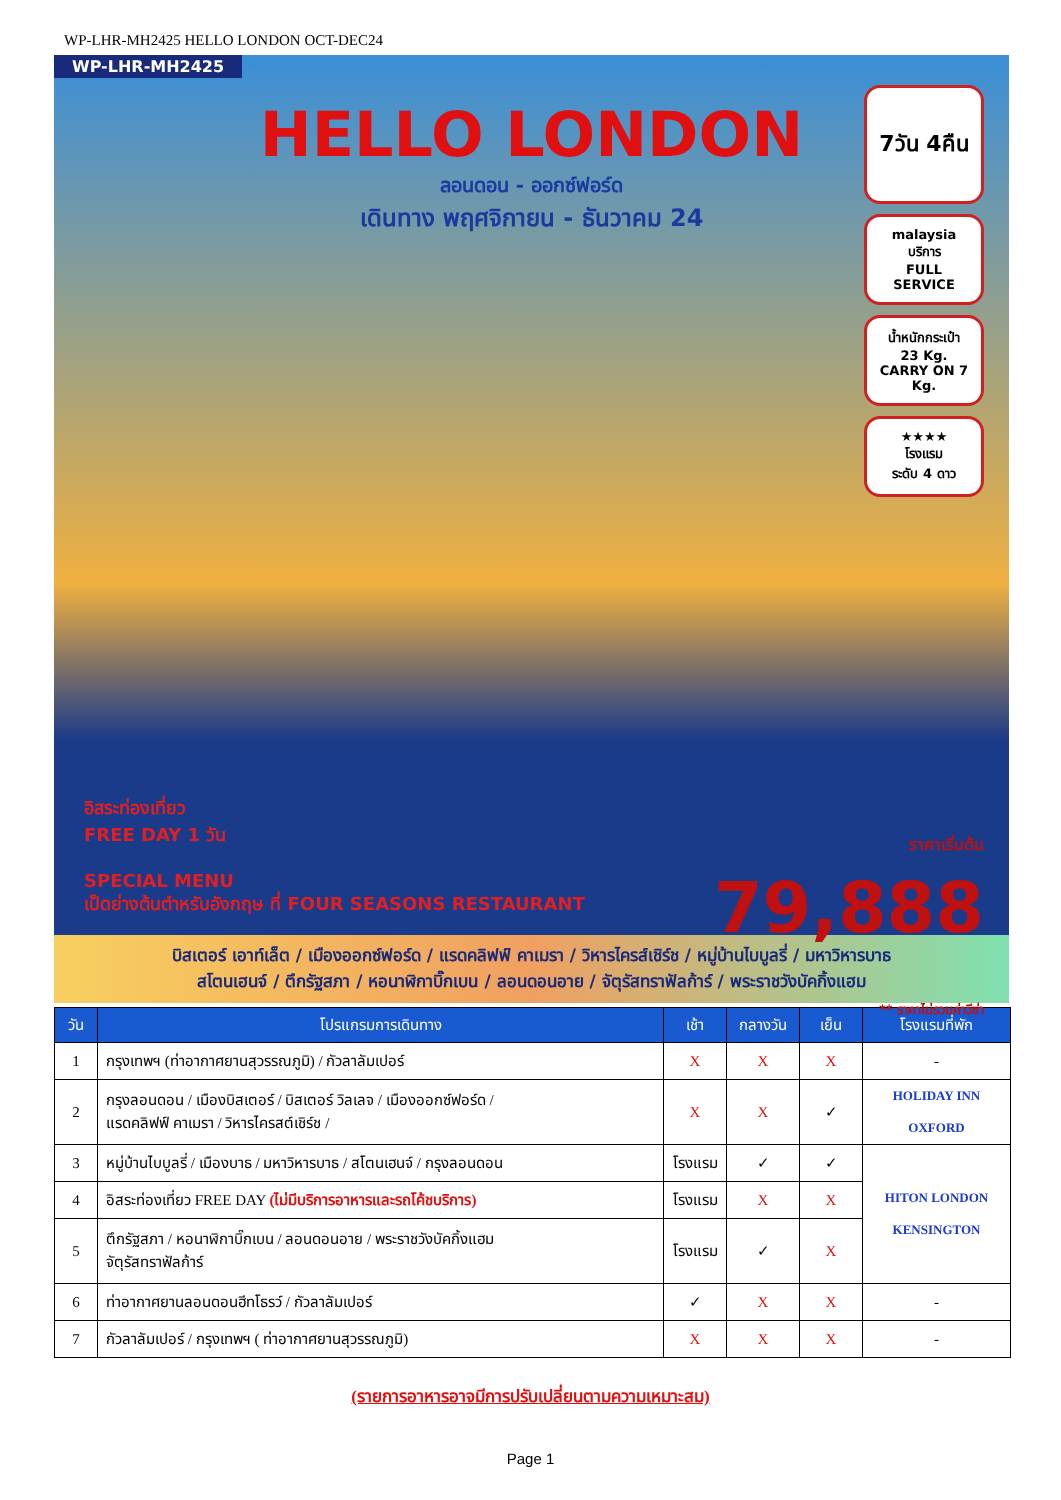WP-LHR-MH2425 HELLO LONDON OCT-DEC24
WP-LHR-MH2425
HELLO LONDON
ลอนดอน - ออกซ์ฟอร์ด
เดินทาง พฤศจิกายน - ธันวาคม 24
7วัน 4คืน
malaysia
บริการ
FULL SERVICE
น้ำหนักกระเป๋า
23 Kg.
CARRY ON 7 Kg.
★★★★
โรงแรม
ระดับ 4 ดาว
อิสระท่องเที่ยว
FREE DAY 1 วัน
SPECIAL MENU
เป็ดย่างต้นตำหรับอังกฤษ ที่ FOUR SEASONS RESTAURANT
ราคาเริ่มต้น
79,888
** ราคาไม่รวมค่าวีซ่า
บิสเตอร์ เอาท์เล็ต / เมืองออกซ์ฟอร์ด / แรดคลิฟฟ์ คาเมรา / วิหารไครส์เชิร์ช / หมู่บ้านไบบูลรี่ / มหาวิหารบาธ
สโตนเฮนจ์ / ตึกรัฐสภา / หอนาฬิกาบิ๊กเบน / ลอนดอนอาย / จัตุรัสทราฟัลก้าร์ / พระราชวังบัคกิ้งแฮม
| วัน | โปรแกรมการเดินทาง | เช้า | กลางวัน | เย็น | โรงแรมที่พัก |
| --- | --- | --- | --- | --- | --- |
| 1 | กรุงเทพฯ (ท่าอากาศยานสุวรรณภูมิ) / กัวลาลัมเปอร์ | X | X | X | - |
| 2 | กรุงลอนดอน / เมืองบิสเตอร์ / บิสเตอร์ วิลเลจ / เมืองออกซ์ฟอร์ด / แรดคลิฟฟ์ คาเมรา / วิหารไครสต์เชิร์ช / | X | X | ✓ | HOLIDAY INN OXFORD |
| 3 | หมู่บ้านไบบูลรี่ / เมืองบาธ / มหาวิหารบาธ / สโตนเฮนจ์ / กรุงลอนดอน | โรงแรม | ✓ | ✓ | HITON LONDON KENSINGTON |
| 4 | อิสระท่องเที่ยว FREE DAY (ไม่มีบริการอาหารและรถโค้ชบริการ) | โรงแรม | X | X | |
| 5 | ตึกรัฐสภา / หอนาฬิกาบิ๊กเบน / ลอนดอนอาย / พระราชวังบัคกิ้งแฮม จัตุรัสทราฟัลก้าร์ | โรงแรม | ✓ | X | |
| 6 | ท่าอากาศยานลอนดอนฮีทโธรว์ / กัวลาลัมเปอร์ | ✓ | X | X | - |
| 7 | กัวลาลัมเปอร์ / กรุงเทพฯ ( ท่าอากาศยานสุวรรณภูมิ) | X | X | X | - |
(รายการอาหารอาจมีการปรับเปลี่ยนตามความเหมาะสม)
Page 1